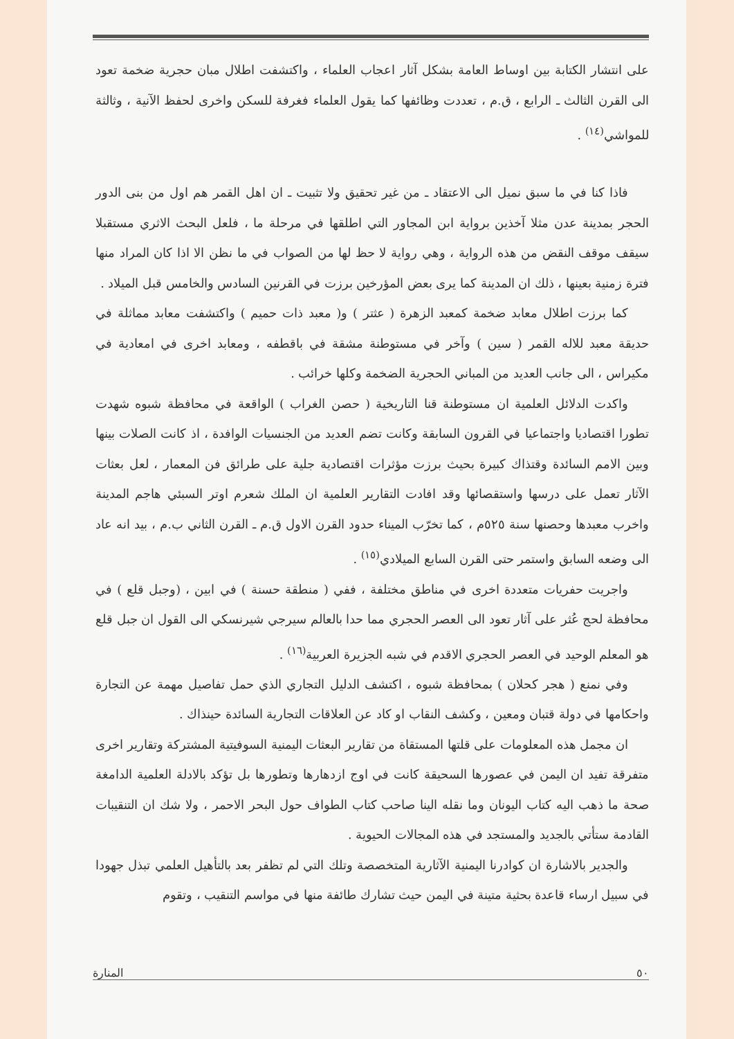على انتشار الكتابة بين اوساط العامة بشكل آثار اعجاب العلماء ، واكتشفت اطلال مبان حجرية ضخمة تعود الى القرن الثالث ـ الرابع ، ق.م ، تعددت وظائفها كما يقول العلماء فغرفة للسكن واخرى لحفظ الآنية ، وثالثة للمواشي<sup>(١٤)</sup> .
فاذا كنا في ما سبق نميل الى الاعتقاد ـ من غير تحقيق ولا تثبيت ـ ان اهل القمر هم اول من بنى الدور الحجر بمدينة عدن مثلا آخذين برواية ابن المجاور التي اطلقها في مرحلة ما ، فلعل البحث الاثري مستقبلا سيقف موقف النقض من هذه الرواية ، وهي رواية لا حظ لها من الصواب في ما نظن الا اذا كان المراد منها فترة زمنية بعينها ، ذلك ان المدينة كما يرى بعض المؤرخين برزت في القرنين السادس والخامس قبل الميلاد .
كما برزت اطلال معابد ضخمة كمعبد الزهرة ( عثتر ) و( معبد ذات حميم ) واكتشفت معابد مماثلة في حديقة معبد للاله القمر ( سين ) وآخر في مستوطنة مشقة في باقطفه ، ومعابد اخرى في امعادية في مكيراس ، الى جانب العديد من المباني الحجرية الضخمة وكلها خرائب .
واكدت الدلائل العلمية ان مستوطنة قنا التاريخية ( حصن الغراب ) الواقعة في محافظة شبوه شهدت تطورا اقتصاديا واجتماعيا في القرون السابقة وكانت تضم العديد من الجنسيات الوافدة ، اذ كانت الصلات بينها وبين الامم السائدة وقتذاك كبيرة بحيث برزت مؤثرات اقتصادية جلية على طرائق فن المعمار ، لعل بعثات الآثار تعمل على درسها واستقصائها وقد افادت التقارير العلمية ان الملك شعرم اوتر السبئي هاجم المدينة واخرب معبدها وحصنها سنة ٥٢٥م ، كما تخرّب الميناء حدود القرن الاول ق.م ـ القرن الثاني ب.م ، بيد انه عاد الى وضعه السابق واستمر حتى القرن السابع الميلادي<sup>(١٥)</sup> .
واجريت حفريات متعددة اخرى في مناطق مختلفة ، ففي ( منطقة حسنة ) في ابين ، (وجبل قلع ) في محافظة لحج عُثر على آثار تعود الى العصر الحجري مما حدا بالعالم سيرجي شيرنسكي الى القول ان جبل قلع هو المعلم الوحيد في العصر الحجري الاقدم في شبه الجزيرة العربية<sup>(١٦)</sup> .
وفي نمنع ( هجر كحلان ) بمحافظة شبوه ، اكتشف الدليل التجاري الذي حمل تفاصيل مهمة عن التجارة واحكامها في دولة قتبان ومعين ، وكشف النقاب او كاد عن العلاقات التجارية السائدة حينذاك .
ان مجمل هذه المعلومات على قلتها المستقاة من تقارير البعثات اليمنية السوفيتية المشتركة وتقارير اخرى متفرقة تفيد ان اليمن في عصورها السحيقة كانت في اوج ازدهارها وتطورها بل تؤكد بالادلة العلمية الدامغة صحة ما ذهب اليه كتاب اليونان وما نقله الينا صاحب كتاب الطواف حول البحر الاحمر ، ولا شك ان التنقيبات القادمة ستأتي بالجديد والمستجد في هذه المجالات الحيوية .
والجدير بالاشارة ان كوادرنا اليمنية الآثارية المتخصصة وتلك التي لم تظفر بعد بالتأهيل العلمي تبذل جهودا في سبيل ارساء قاعدة بحثية متينة في اليمن حيث تشارك طائفة منها في مواسم التنقيب ، وتقوم
٥٠ المنارة